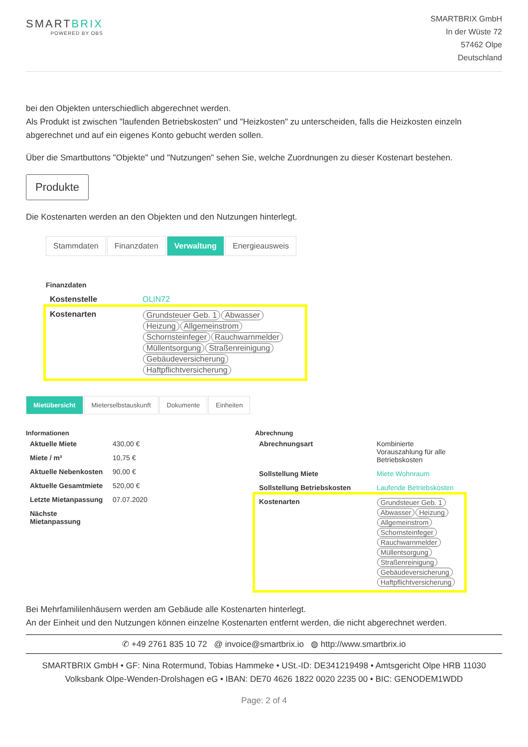SMARTBRIX
POWERED BY OBS
SMARTBRIX GmbH
In der Wüste 72
57462 Olpe
Deutschland
bei den Objekten unterschiedlich abgerechnet werden.
Als Produkt ist zwischen "laufenden Betriebskosten" und "Heizkosten" zu unterscheiden, falls die Heizkosten einzeln abgerechnet und auf ein eigenes Konto gebucht werden sollen.
Über die Smartbuttons "Objekte" und "Nutzungen" sehen Sie, welche Zuordnungen zu dieser Kostenart bestehen.
Produkte
Die Kostenarten werden an den Objekten und den Nutzungen hinterlegt.
Stammdaten Finanzdaten Verwaltung Energieausweis
Finanzdaten
| Kostenstelle | OLIN72 |
| Kostenarten | Grundsteuer Geb. 1 Abwasser Heizung Allgemeinstrom Schornsteinfeger Rauchwarnmelder Müllentsorgung Straßenreinigung Gebäudeversicherung Haftpflichtversicherung |
Mietübersicht Mieterselbstauskunft Dokumente Einheiten
Informationen
| Aktuelle Miete | 430,00 € |
| Miete / m² | 10,75 € |
| Aktuelle Nebenkosten | 90,00 € |
| Aktuelle Gesamtmiete | 520,00 € |
| Letzte Mietanpassung | 07.07.2020 |
| Nächste Mietanpassung | |
Abrechnung
| Abrechnungsart | Kombinierte Vorauszahlung für alle Betriebskosten |
| Sollstellung Miete | Miete Wohnraum |
| Sollstellung Betriebskosten | Laufende Betriebskosten |
| Kostenarten | Grundsteuer Geb. 1 Abwasser Heizung Allgemeinstrom Schornsteinfeger Rauchwarnmelder Müllentsorgung Straßenreinigung Gebäudeversicherung Haftpflichtversicherung |
Bei Mehrfamililenhäusern werden am Gebäude alle Kostenarten hinterlegt.
An der Einheit und den Nutzungen können einzelne Kostenarten entfernt werden, die nicht abgerechnet werden.
✆ +49 2761 835 10 72 @ invoice@smartbrix.io ◍ http://www.smartbrix.io
SMARTBRIX GmbH • GF: Nina Rotermund, Tobias Hammeke • USt.-ID: DE341219498 • Amtsgericht Olpe HRB 11030
Volksbank Olpe-Wenden-Drolshagen eG • IBAN: DE70 4626 1822 0020 2235 00 • BIC: GENODEM1WDD
Page: 2 of 4